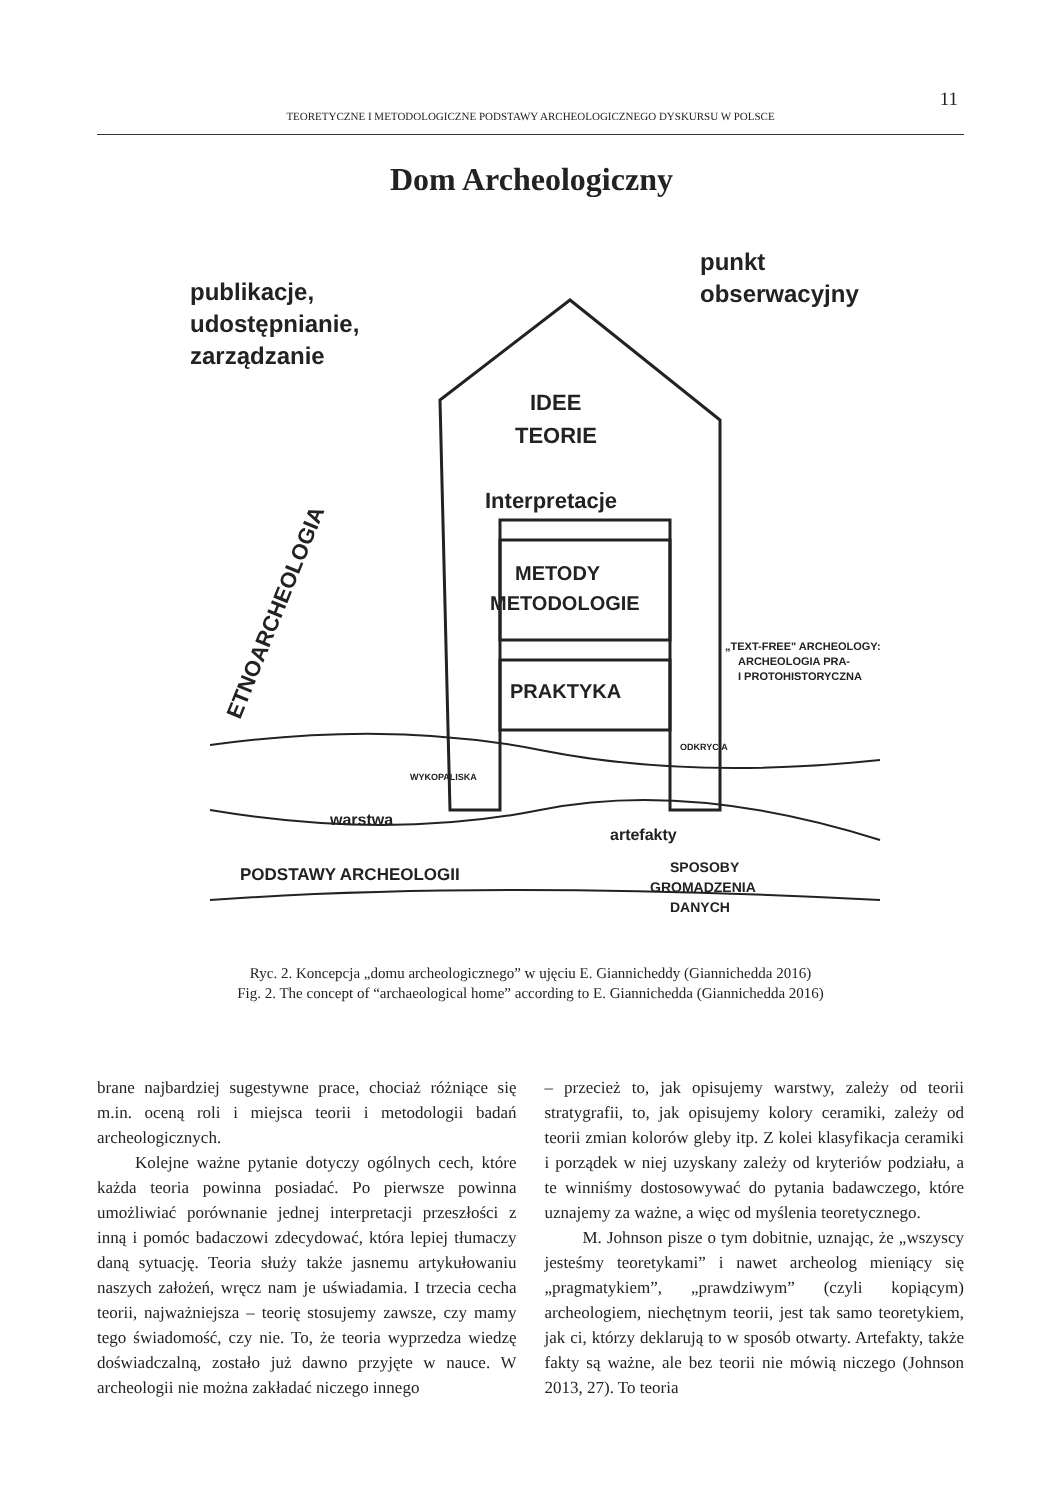11
TEORETYCZNE I METODOLOGICZNE PODSTAWY ARCHEOLOGICZNEGO DYSKURSU W POLSCE
Dom Archeologiczny
publikacje,
udostępnianie,
zarządzanie
punkt
obserwacyjny
IDEE
TEORIE
Interpretacje
METODY
METODOLOGIE
PRAKTYKA
WYKOPALISKA
ODKRYCIA
ETNOARCHEOLOGIA
„TEXT-FREE" ARCHEOLOGY:
ARCHEOLOGIA PRA-
I PROTOHISTORYCZNA
warstwa
artefakty
PODSTAWY ARCHEOLOGII
SPOSOBY
GROMADZENIA
DANYCH
Ryc. 2. Koncepcja „domu archeologicznego” w ujęciu E. Giannicheddy (Giannichedda 2016)
Fig. 2. The concept of “archaeological home” according to E. Giannichedda (Giannichedda 2016)
brane najbardziej sugestywne prace, chociaż różniące się m.in. oceną roli i miejsca teorii i metodologii badań archeologicznych.
Kolejne ważne pytanie dotyczy ogólnych cech, które każda teoria powinna posiadać. Po pierwsze powinna umożliwiać porównanie jednej interpretacji przeszłości z inną i pomóc badaczowi zdecydować, która lepiej tłumaczy daną sytuację. Teoria służy także jasnemu artykułowaniu naszych założeń, wręcz nam je uświadamia. I trzecia cecha teorii, najważniejsza – teorię stosujemy zawsze, czy mamy tego świadomość, czy nie. To, że teoria wyprzedza wiedzę doświadczalną, zostało już dawno przyjęte w nauce. W archeologii nie można zakładać niczego innego
– przecież to, jak opisujemy warstwy, zależy od teorii stratygrafii, to, jak opisujemy kolory ceramiki, zależy od teorii zmian kolorów gleby itp. Z kolei klasyfikacja ceramiki i porządek w niej uzyskany zależy od kryteriów podziału, a te winniśmy dostosowywać do pytania badawczego, które uznajemy za ważne, a więc od myślenia teoretycznego.
M. Johnson pisze o tym dobitnie, uznając, że „wszyscy jesteśmy teoretykami” i nawet archeolog mieniący się „pragmatykiem”, „prawdziwym” (czyli kopiącym) archeologiem, niechętnym teorii, jest tak samo teoretykiem, jak ci, którzy deklarują to w sposób otwarty. Artefakty, także fakty są ważne, ale bez teorii nie mówią niczego (Johnson 2013, 27). To teoria